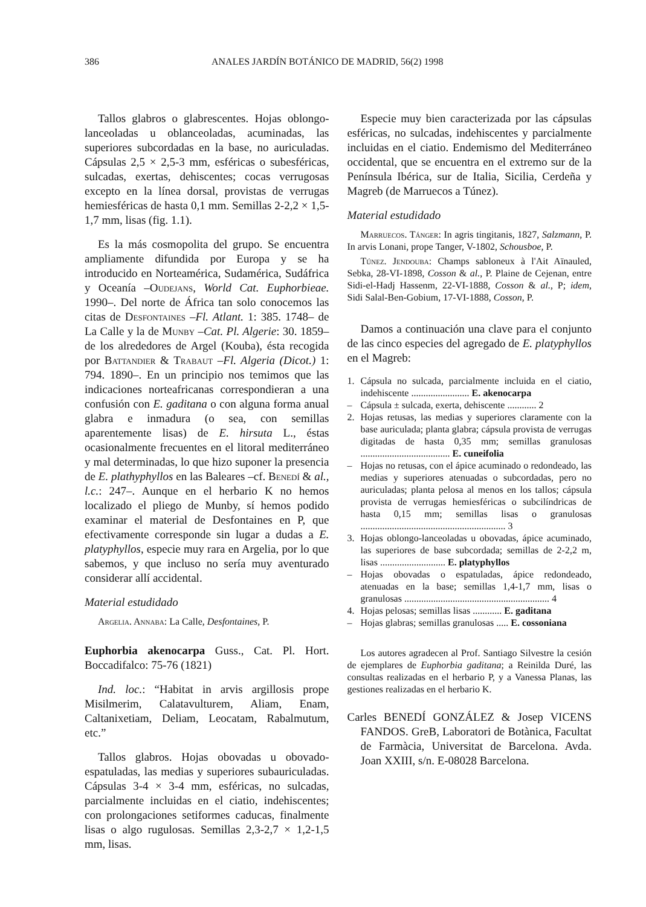386 ANALES JARDÍN BOTÁNICO DE MADRID, 56(2) 1998
Tallos glabros o glabrescentes. Hojas oblongo-lanceoladas u oblanceoladas, acuminadas, las superiores subcordadas en la base, no auriculadas. Cápsulas 2,5 × 2,5-3 mm, esféricas o subesféricas, sulcadas, exertas, dehiscentes; cocas verrugosas excepto en la línea dorsal, provistas de verrugas hemiesféricas de hasta 0,1 mm. Semillas 2-2,2 × 1,5-1,7 mm, lisas (fig. 1.1).
Es la más cosmopolita del grupo. Se encuentra ampliamente difundida por Europa y se ha introducido en Norteamérica, Sudamérica, Sudáfrica y Oceanía –Oudejans, World Cat. Euphorbieae. 1990–. Del norte de África tan solo conocemos las citas de Desfontaines –Fl. Atlant. 1: 385. 1748– de La Calle y la de Munby –Cat. Pl. Algerie: 30. 1859– de los alrededores de Argel (Kouba), ésta recogida por Battandier & Trabaut –Fl. Algeria (Dicot.) 1: 794. 1890–. En un principio nos temimos que las indicaciones norteafricanas correspondieran a una confusión con E. gaditana o con alguna forma anual glabra e inmadura (o sea, con semillas aparentemente lisas) de E. hirsuta L., éstas ocasionalmente frecuentes en el litoral mediterráneo y mal determinadas, lo que hizo suponer la presencia de E. plathyphyllos en las Baleares –cf. Benedí & al., l.c.: 247–. Aunque en el herbario K no hemos localizado el pliego de Munby, sí hemos podido examinar el material de Desfontaines en P, que efectivamente corresponde sin lugar a dudas a E. platyphyllos, especie muy rara en Argelia, por lo que sabemos, y que incluso no sería muy aventurado considerar allí accidental.
Material estudidado
Argelia. Annaba: La Calle, Desfontaines, P.
Euphorbia akenocarpa Guss., Cat. Pl. Hort. Boccadifalco: 75-76 (1821)
Ind. loc.: “Habitat in arvis argillosis prope Misilmerim, Calatavulturem, Aliam, Enam, Caltanixetiam, Deliam, Leocatam, Rabalmutum, etc.”
Tallos glabros. Hojas obovadas u obovado-espatuladas, las medias y superiores subauriculadas. Cápsulas 3-4 × 3-4 mm, esféricas, no sulcadas, parcialmente incluidas en el ciatio, indehiscentes; con prolongaciones setiformes caducas, finalmente lisas o algo rugulosas. Semillas 2,3-2,7 × 1,2-1,5 mm, lisas.
Especie muy bien caracterizada por las cápsulas esféricas, no sulcadas, indehiscentes y parcialmente incluidas en el ciatio. Endemismo del Mediterráneo occidental, que se encuentra en el extremo sur de la Península Ibérica, sur de Italia, Sicilia, Cerdeña y Magreb (de Marruecos a Túnez).
Material estudidado
Marruecos. Tánger: In agris tingitanis, 1827, Salzmann, P. In arvis Lonani, prope Tanger, V-1802, Schousboe, P.
Túnez. Jendouba: Champs sabloneux à l'Ait Aïnauled, Sebka, 28-VI-1898, Cosson & al., P. Plaine de Cejenan, entre Sidi-el-Hadj Hassenm, 22-VI-1888, Cosson & al., P; idem, Sidi Salal-Ben-Gobium, 17-VI-1888, Cosson, P.
Damos a continuación una clave para el conjunto de las cinco especies del agregado de E. platyphyllos en el Magreb:
1. Cápsula no sulcada, parcialmente incluida en el ciatio, indehiscente ........................ E. akenocarpa
– Cápsula ± sulcada, exerta, dehiscente ............ 2
2. Hojas retusas, las medias y superiores claramente con la base auriculada; planta glabra; cápsula provista de verrugas digitadas de hasta 0,35 mm; semillas granulosas ..................................... E. cuneifolia
– Hojas no retusas, con el ápice acuminado o redondeado, las medias y superiores atenuadas o subcordadas, pero no auriculadas; planta pelosa al menos en los tallos; cápsula provista de verrugas hemiesféricas o subcilíndricas de hasta 0,15 mm; semillas lisas o granulosas ............................................................ 3
3. Hojas oblongo-lanceoladas u obovadas, ápice acuminado, las superiores de base subcordada; semillas de 2-2,2 m, lisas ........................... E. platyphyllos
– Hojas obovadas o espatuladas, ápice redondeado, atenuadas en la base; semillas 1,4-1,7 mm, lisas o granulosas ............................................................ 4
4. Hojas pelosas; semillas lisas ............ E. gaditana
– Hojas glabras; semillas granulosas ..... E. cossoniana
Los autores agradecen al Prof. Santiago Silvestre la cesión de ejemplares de Euphorbia gaditana; a Reinilda Duré, las consultas realizadas en el herbario P, y a Vanessa Planas, las gestiones realizadas en el herbario K.
Carles BENEDÍ GONZÁLEZ & Josep VICENS FANDOS. GreB, Laboratori de Botànica, Facultat de Farmàcia, Universitat de Barcelona. Avda. Joan XXIII, s/n. E-08028 Barcelona.